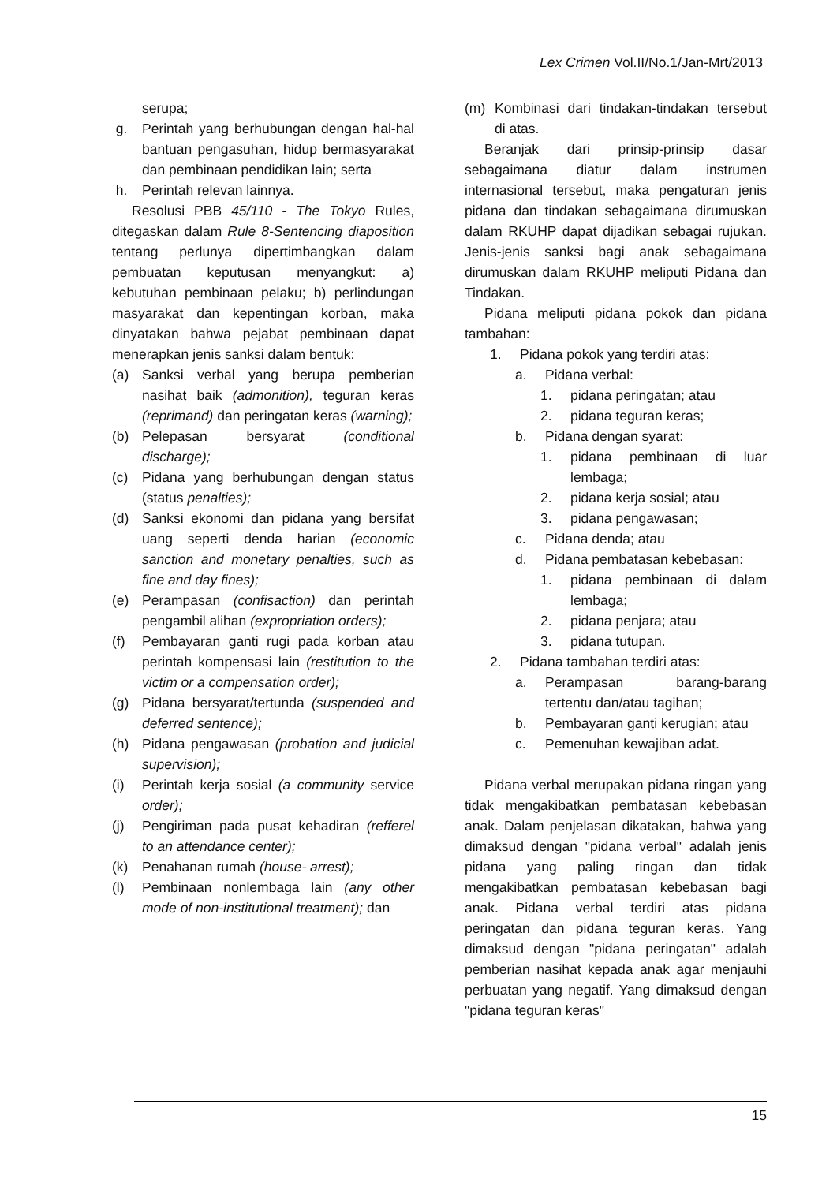Lex Crimen Vol.II/No.1/Jan-Mrt/2013
serupa;
g. Perintah yang berhubungan dengan hal-hal bantuan pengasuhan, hidup bermasyarakat dan pembinaan pendidikan lain; serta
h. Perintah relevan lainnya.
Resolusi PBB 45/110 - The Tokyo Rules, ditegaskan dalam Rule 8-Sentencing diaposition tentang perlunya dipertimbangkan dalam pembuatan keputusan menyangkut: a) kebutuhan pembinaan pelaku; b) perlindungan masyarakat dan kepentingan korban, maka dinyatakan bahwa pejabat pembinaan dapat menerapkan jenis sanksi dalam bentuk:
(a) Sanksi verbal yang berupa pemberian nasihat baik (admonition), teguran keras (reprimand) dan peringatan keras (warning);
(b) Pelepasan bersyarat (conditional discharge);
(c) Pidana yang berhubungan dengan status (status penalties);
(d) Sanksi ekonomi dan pidana yang bersifat uang seperti denda harian (economic sanction and monetary penalties, such as fine and day fines);
(e) Perampasan (confisaction) dan perintah pengambil alihan (expropriation orders);
(f) Pembayaran ganti rugi pada korban atau perintah kompensasi lain (restitution to the victim or a compensation order);
(g) Pidana bersyarat/tertunda (suspended and deferred sentence);
(h) Pidana pengawasan (probation and judicial supervision);
(i) Perintah kerja sosial (a community service order);
(j) Pengiriman pada pusat kehadiran (refferel to an attendance center);
(k) Penahanan rumah (house- arrest);
(l) Pembinaan nonlembaga lain (any other mode of non-institutional treatment); dan
(m) Kombinasi dari tindakan-tindakan tersebut di atas.
Beranjak dari prinsip-prinsip dasar sebagaimana diatur dalam instrumen internasional tersebut, maka pengaturan jenis pidana dan tindakan sebagaimana dirumuskan dalam RKUHP dapat dijadikan sebagai rujukan. Jenis-jenis sanksi bagi anak sebagaimana dirumuskan dalam RKUHP meliputi Pidana dan Tindakan.
Pidana meliputi pidana pokok dan pidana tambahan:
1. Pidana pokok yang terdiri atas:
a. Pidana verbal:
1. pidana peringatan; atau
2. pidana teguran keras;
b. Pidana dengan syarat:
1. pidana pembinaan di luar lembaga;
2. pidana kerja sosial; atau
3. pidana pengawasan;
c. Pidana denda; atau
d. Pidana pembatasan kebebasan:
1. pidana pembinaan di dalam lembaga;
2. pidana penjara; atau
3. pidana tutupan.
2. Pidana tambahan terdiri atas:
a. Perampasan barang-barang tertentu dan/atau tagihan;
b. Pembayaran ganti kerugian; atau
c. Pemenuhan kewajiban adat.
Pidana verbal merupakan pidana ringan yang tidak mengakibatkan pembatasan kebebasan anak. Dalam penjelasan dikatakan, bahwa yang dimaksud dengan "pidana verbal" adalah jenis pidana yang paling ringan dan tidak mengakibatkan pembatasan kebebasan bagi anak. Pidana verbal terdiri atas pidana peringatan dan pidana teguran keras. Yang dimaksud dengan "pidana peringatan" adalah pemberian nasihat kepada anak agar menjauhi perbuatan yang negatif. Yang dimaksud dengan "pidana teguran keras"
15